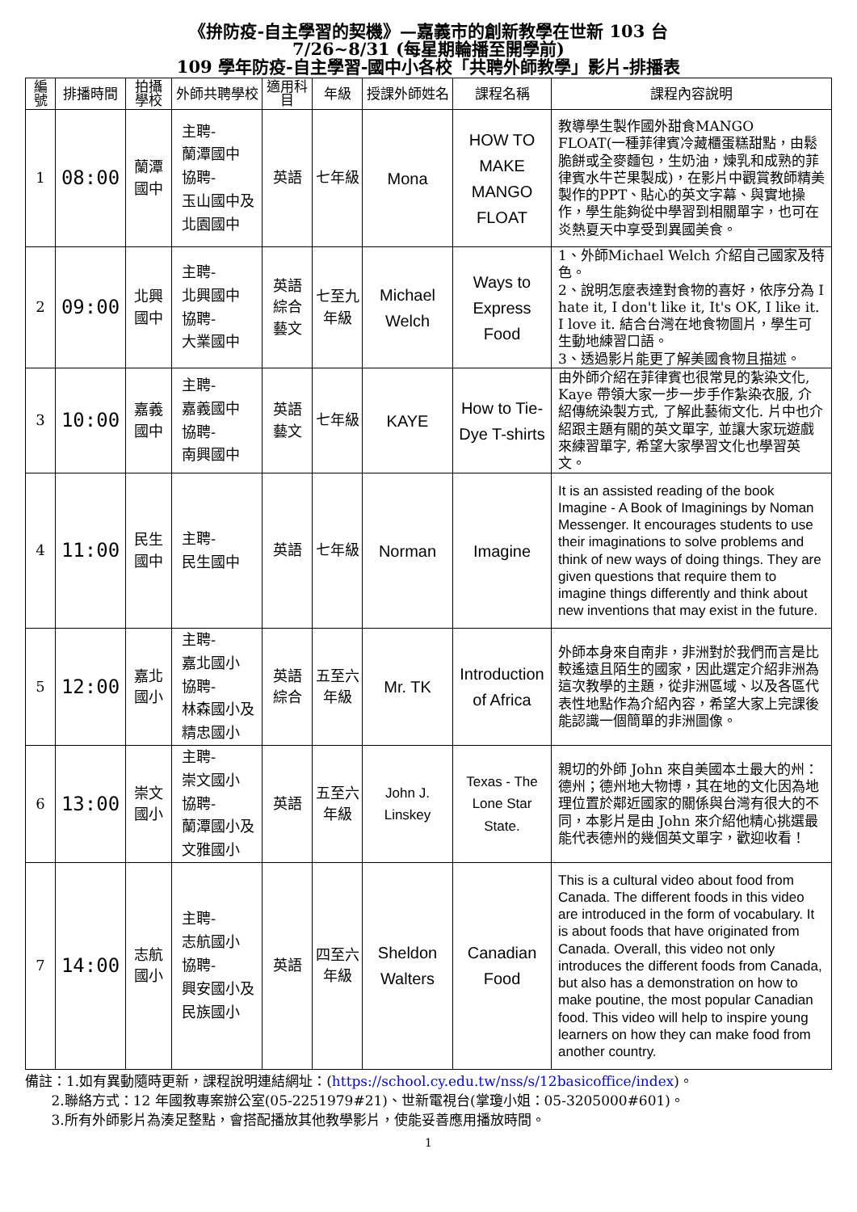《拚防疫-自主學習的契機》—嘉義市的創新教學在世新 103 台
7/26~8/31 (每星期輪播至開學前)
109 學年防疫-自主學習-國中小各校「共聘外師教學」影片-排播表
| 編號 | 排播時間 | 拍攝學校 | 外師共聘學校 | 適用科目 | 年級 | 授課外師姓名 | 課程名稱 | 課程內容說明 |
| --- | --- | --- | --- | --- | --- | --- | --- | --- |
| 1 | 08:00 | 蘭潭國中 | 主聘- 蘭潭國中 協聘- 玉山國中及 北園國中 | 英語 | 七年級 | Mona | HOW TO MAKE MANGO FLOAT | 教導學生製作國外甜食MANGO FLOAT(一種菲律賓冷藏櫃蛋糕甜點，由鬆脆餅或全麥麵包，生奶油，煉乳和成熟的菲律賓水牛芒果製成)，在影片中觀賞教師精美製作的PPT、貼心的英文字幕、與實地操作，學生能夠從中學習到相關單字，也可在炎熱夏天中享受到異國美食。 |
| 2 | 09:00 | 北興國中 | 主聘- 北興國中 協聘- 大業國中 | 英語 綜合 藝文 | 七至九年級 | Michael Welch | Ways to Express Food | 1、外師Michael Welch 介紹自己國家及特色。 2、說明怎麼表達對食物的喜好，依序分為 I hate it, I don't like it, It's OK, I like it. I love it. 結合台灣在地食物圖片，學生可生動地練習口語。 3、透過影片能更了解美國食物且描述。 |
| 3 | 10:00 | 嘉義國中 | 主聘- 嘉義國中 協聘- 南興國中 | 英語 藝文 | 七年級 | KAYE | How to Tie-Dye T-shirts | 由外師介紹在菲律賓也很常見的紮染文化, Kaye 帶領大家一步一步手作紮染衣服, 介紹傳統染製方式, 了解此藝術文化. 片中也介紹跟主題有關的英文單字, 並讓大家玩遊戲來練習單字, 希望大家學習文化也學習英文。 |
| 4 | 11:00 | 民生國中 | 主聘- 民生國中 | 英語 | 七年級 | Norman | Imagine | It is an assisted reading of the book Imagine - A Book of Imaginings by Noman Messenger. It encourages students to use their imaginations to solve problems and think of new ways of doing things. They are given questions that require them to imagine things differently and think about new inventions that may exist in the future. |
| 5 | 12:00 | 嘉北國小 | 主聘- 嘉北國小 協聘- 林森國小及 精忠國小 | 英語 綜合 | 五至六年級 | Mr. TK | Introduction of Africa | 外師本身來自南非，非洲對於我們而言是比較遙遠且陌生的國家，因此選定介紹非洲為這次教學的主題，從非洲區域、以及各區代表性地點作為介紹內容，希望大家上完課後能認識一個簡單的非洲圖像。 |
| 6 | 13:00 | 崇文國小 | 主聘- 崇文國小 協聘- 蘭潭國小及 文雅國小 | 英語 | 五至六年級 | John J. Linskey | Texas - The Lone Star State. | 親切的外師 John 來自美國本土最大的州：德州；德州地大物博，其在地的文化因為地理位置於鄰近國家的關係與台灣有很大的不同，本影片是由 John 來介紹他精心挑選最能代表德州的幾個英文單字，歡迎收看！ |
| 7 | 14:00 | 志航國小 | 主聘- 志航國小 協聘- 興安國小及 民族國小 | 英語 | 四至六年級 | Sheldon Walters | Canadian Food | This is a cultural video about food from Canada. The different foods in this video are introduced in the form of vocabulary. It is about foods that have originated from Canada. Overall, this video not only introduces the different foods from Canada, but also has a demonstration on how to make poutine, the most popular Canadian food. This video will help to inspire young learners on how they can make food from another country. |
備註：1.如有異動隨時更新，課程說明連結網址：(https://school.cy.edu.tw/nss/s/12basicoffice/index)。
2.聯絡方式：12 年國教專案辦公室(05-2251979#21)、世新電視台(掌瓊小姐：05-3205000#601)。
3.所有外師影片為湊足整點，會搭配播放其他教學影片，使能妥善應用播放時間。
1